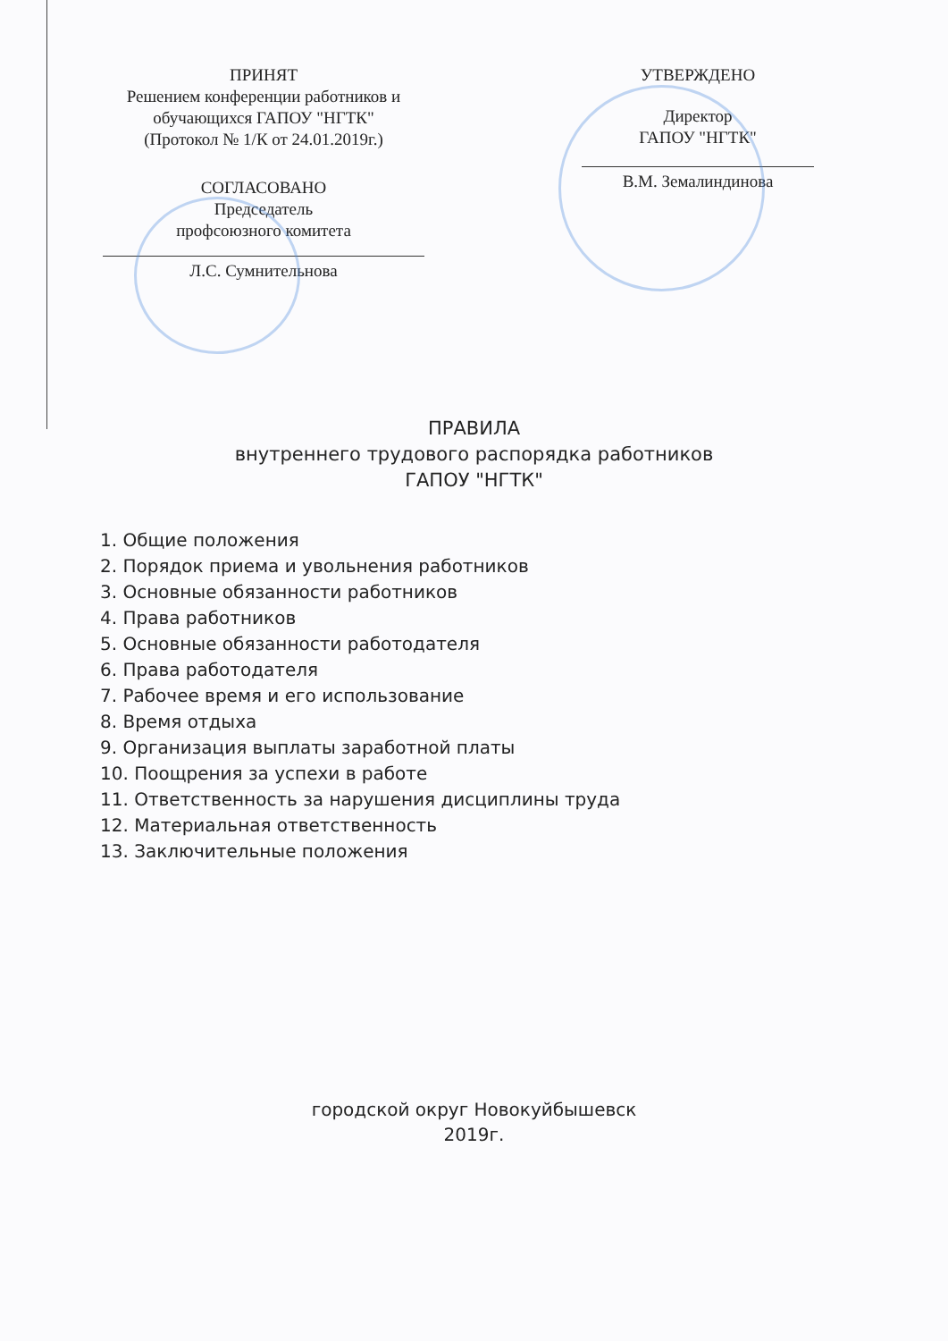ПРИНЯТ
Решением конференции работников и
обучающихся ГАПОУ "НГТК"
(Протокол № 1/К от 24.01.2019г.)
СОГЛАСОВАНО
Председатель
профсоюзного комитета
Л.С. Сумнительнова
УТВЕРЖДЕНО
Директор
ГАПОУ "НГТК"
В.М. Земалиндинова
ПРАВИЛА
внутреннего трудового распорядка работников
ГАПОУ "НГТК"
1. Общие положения
2. Порядок приема и увольнения работников
3. Основные обязанности работников
4. Права работников
5. Основные обязанности работодателя
6. Права работодателя
7. Рабочее время и его использование
8. Время отдыха
9. Организация выплаты заработной платы
10. Поощрения за успехи в работе
11. Ответственность за нарушения дисциплины труда
12. Материальная ответственность
13. Заключительные положения
городской округ Новокуйбышевск
2019г.